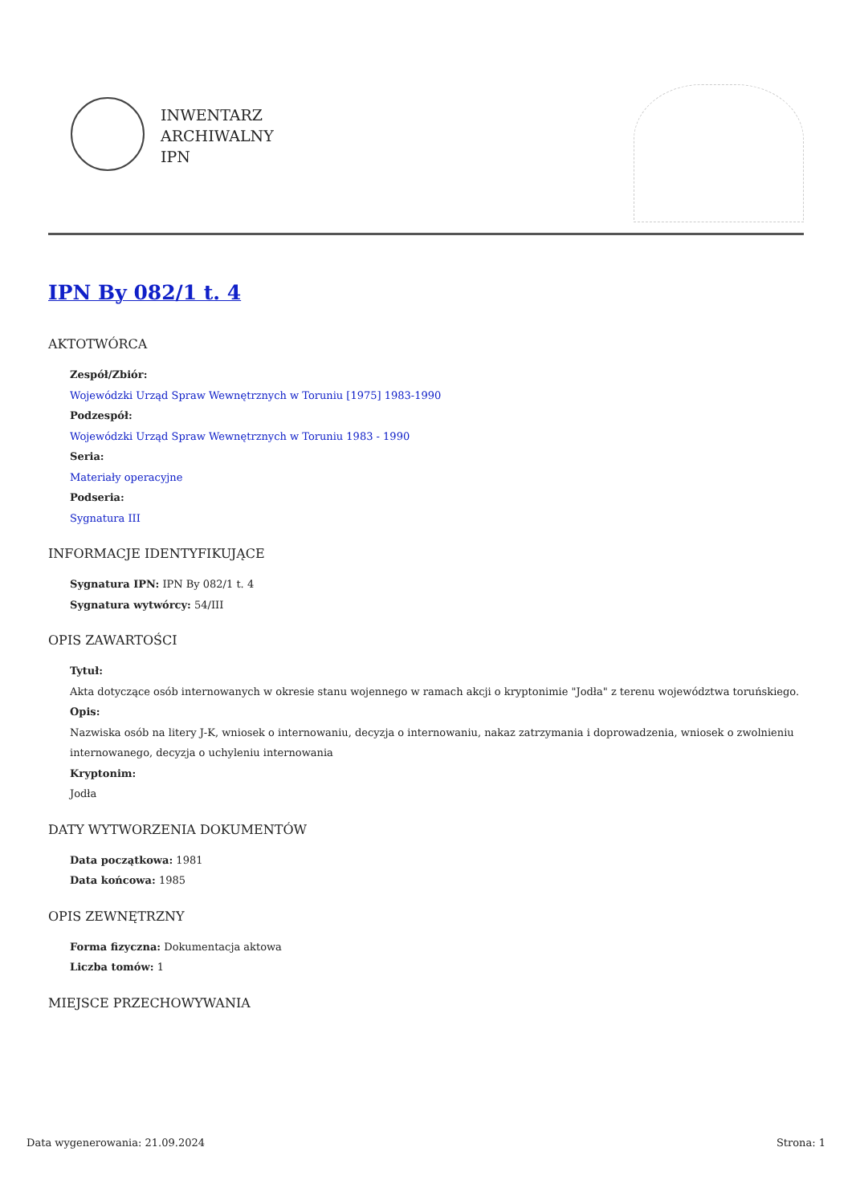INWENTARZ
ARCHIWALNY
IPN
IPN By 082/1 t. 4
AKTOTWÓRCA
Zespół/Zbiór:
Wojewódzki Urząd Spraw Wewnętrznych w Toruniu [1975] 1983-1990
Podzespół:
Wojewódzki Urząd Spraw Wewnętrznych w Toruniu 1983 - 1990
Seria:
Materiały operacyjne
Podseria:
Sygnatura III
INFORMACJE IDENTYFIKUJĄCE
Sygnatura IPN: IPN By 082/1 t. 4
Sygnatura wytwórcy: 54/III
OPIS ZAWARTOŚCI
Tytuł:
Akta dotyczące osób internowanych w okresie stanu wojennego w ramach akcji o kryptonimie "Jodła" z terenu województwa toruńskiego.
Opis:
Nazwiska osób na litery J-K, wniosek o internowaniu, decyzja o internowaniu, nakaz zatrzymania i doprowadzenia, wniosek o zwolnieniu internowanego, decyzja o uchyleniu internowania
Kryptonim:
Jodła
DATY WYTWORZENIA DOKUMENTÓW
Data początkowa: 1981
Data końcowa: 1985
OPIS ZEWNĘTRZNY
Forma fizyczna: Dokumentacja aktowa
Liczba tomów: 1
MIEJSCE PRZECHOWYWANIA
Data wygenerowania: 21.09.2024 Strona: 1